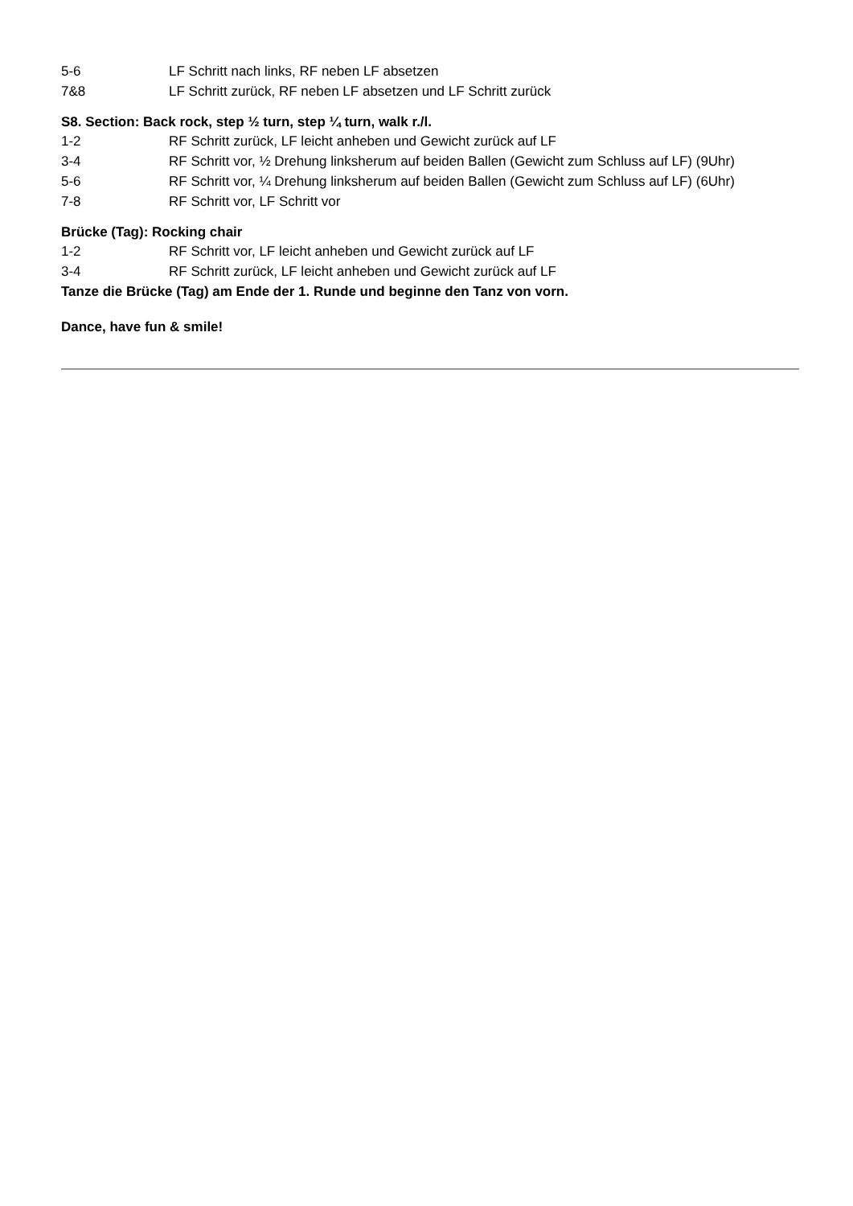5-6 LF Schritt nach links, RF neben LF absetzen
7&8 LF Schritt zurück, RF neben LF absetzen und LF Schritt zurück
S8. Section: Back rock, step ½ turn, step ¼ turn, walk r./l.
1-2 RF Schritt zurück, LF leicht anheben und Gewicht zurück auf LF
3-4 RF Schritt vor, ½ Drehung linksherum auf beiden Ballen (Gewicht zum Schluss auf LF) (9Uhr)
5-6 RF Schritt vor, ¼ Drehung linksherum auf beiden Ballen (Gewicht zum Schluss auf LF) (6Uhr)
7-8 RF Schritt vor, LF Schritt vor
Brücke (Tag): Rocking chair
1-2 RF Schritt vor, LF leicht anheben und Gewicht zurück auf LF
3-4 RF Schritt zurück, LF leicht anheben und Gewicht zurück auf LF
Tanze die Brücke (Tag) am Ende der 1. Runde und beginne den Tanz von vorn.
Dance, have fun & smile!